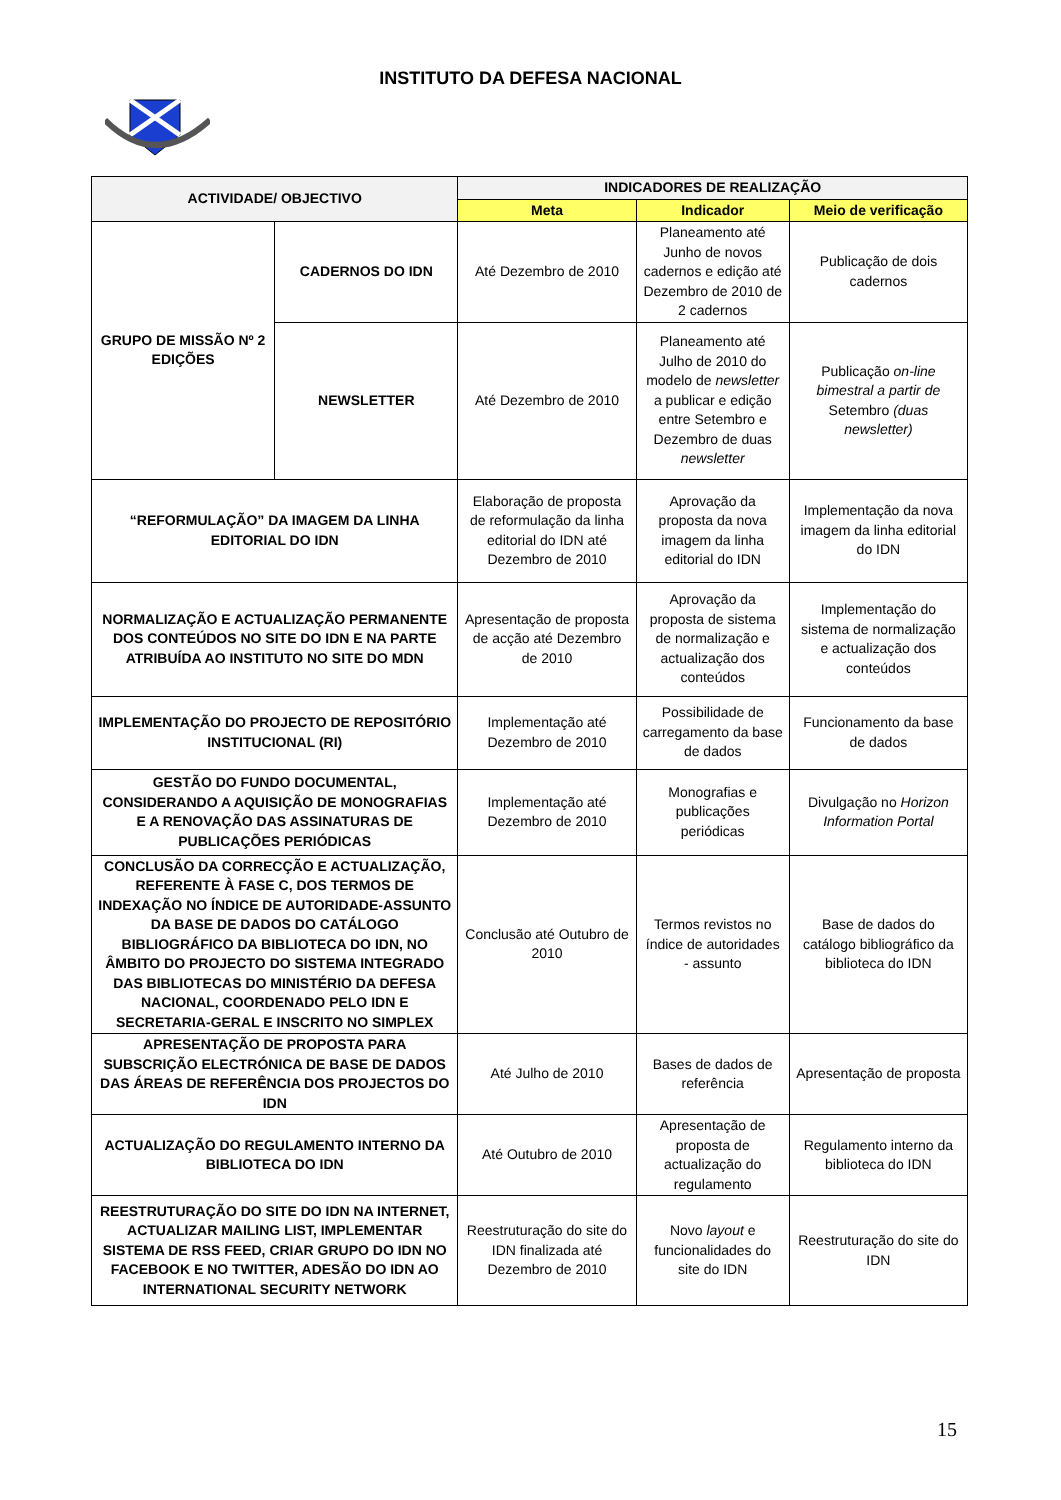INSTITUTO DA DEFESA NACIONAL
| ACTIVIDADE/ OBJECTIVO | | INDICADORES DE REALIZAÇÃO | | |
| --- | --- | --- | --- | --- |
| | | Meta | Indicador | Meio de verificação |
| GRUPO DE MISSÃO Nº 2 EDIÇÕES | CADERNOS DO IDN | Até Dezembro de 2010 | Planeamento até Junho de novos cadernos e edição até Dezembro de 2010 de 2 cadernos | Publicação de dois cadernos |
| | NEWSLETTER | Até Dezembro de 2010 | Planeamento até Julho de 2010 do modelo de newsletter a publicar e edição entre Setembro e Dezembro de duas newsletter | Publicação on-line bimestral a partir de Setembro (duas newsletter) |
| “REFORMULAÇÃO” DA IMAGEM DA LINHA EDITORIAL DO IDN | | Elaboração de proposta de reformulação da linha editorial do IDN até Dezembro de 2010 | Aprovação da proposta da nova imagem da linha editorial do IDN | Implementação da nova imagem da linha editorial do IDN |
| NORMALIZAÇÃO E ACTUALIZAÇÃO PERMANENTE DOS CONTEÚDOS NO SITE DO IDN E NA PARTE ATRIBUÍDA AO INSTITUTO NO SITE DO MDN | | Apresentação de proposta de acção até Dezembro de 2010 | Aprovação da proposta de sistema de normalização e actualização dos conteúdos | Implementação do sistema de normalização e actualização dos conteúdos |
| IMPLEMENTAÇÃO DO PROJECTO DE REPOSITÓRIO INSTITUCIONAL (RI) | | Implementação até Dezembro de 2010 | Possibilidade de carregamento da base de dados | Funcionamento da base de dados |
| GESTÃO DO FUNDO DOCUMENTAL, CONSIDERANDO A AQUISIÇÃO DE MONOGRAFIAS E A RENOVAÇÃO DAS ASSINATURAS DE PUBLICAÇÕES PERIÓDICAS | | Implementação até Dezembro de 2010 | Monografias e publicações periódicas | Divulgação no Horizon Information Portal |
| CONCLUSÃO DA CORRECÇÃO E ACTUALIZAÇÃO, REFERENTE À FASE C, DOS TERMOS DE INDEXAÇÃO NO ÍNDICE DE AUTORIDADE-ASSUNTO DA BASE DE DADOS DO CATÁLOGO BIBLIOGRÁFICO DA BIBLIOTECA DO IDN, NO ÂMBITO DO PROJECTO DO SISTEMA INTEGRADO DAS BIBLIOTECAS DO MINISTÉRIO DA DEFESA NACIONAL, COORDENADO PELO IDN E SECRETARIA-GERAL E INSCRITO NO SIMPLEX | | Conclusão até Outubro de 2010 | Termos revistos no índice de autoridades - assunto | Base de dados do catálogo bibliográfico da biblioteca do IDN |
| APRESENTAÇÃO DE PROPOSTA PARA SUBSCRIÇÃO ELECTRÓNICA DE BASE DE DADOS DAS ÁREAS DE REFERÊNCIA DOS PROJECTOS DO IDN | | Até Julho de 2010 | Bases de dados de referência | Apresentação de proposta |
| ACTUALIZAÇÃO DO REGULAMENTO INTERNO DA BIBLIOTECA DO IDN | | Até Outubro de 2010 | Apresentação de proposta de actualização do regulamento | Regulamento interno da biblioteca do IDN |
| REESTRUTURAÇÃO DO SITE DO IDN NA INTERNET, ACTUALIZAR MAILING LIST, IMPLEMENTAR SISTEMA DE RSS FEED, CRIAR GRUPO DO IDN NO FACEBOOK E NO TWITTER, ADESÃO DO IDN AO INTERNATIONAL SECURITY NETWORK | | Reestruturação do site do IDN finalizada até Dezembro de 2010 | Novo layout e funcionalidades do site do IDN | Reestruturação do site do IDN |
15